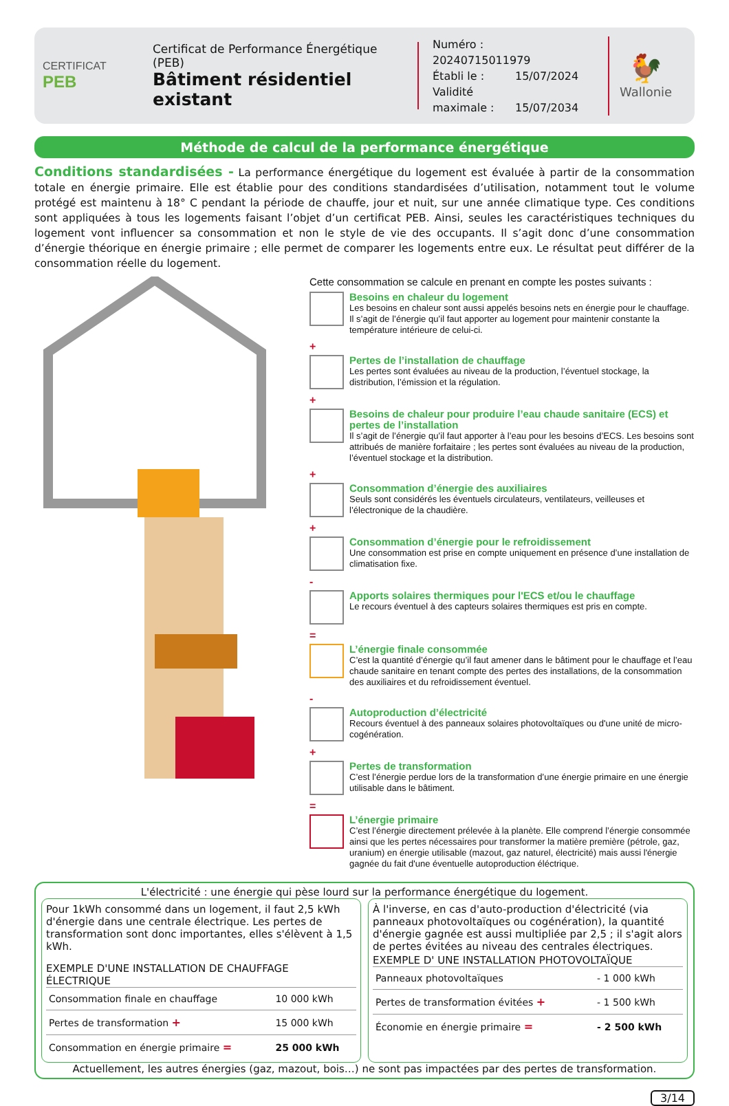CERTIFICAT
PEB
Certificat de Performance Énergétique (PEB)
Bâtiment résidentiel existant
Numéro : 20240715011979
Établi le : 15/07/2024
Validité maximale : 15/07/2034
🐓
Wallonie
Méthode de calcul de la performance énergétique
Conditions standardisées - La performance énergétique du logement est évaluée à partir de la consommation totale en énergie primaire. Elle est établie pour des conditions standardisées d’utilisation, notamment tout le volume protégé est maintenu à 18° C pendant la période de chauffe, jour et nuit, sur une année climatique type. Ces conditions sont appliquées à tous les logements faisant l’objet d’un certificat PEB. Ainsi, seules les caractéristiques techniques du logement vont influencer sa consommation et non le style de vie des occupants. Il s’agit donc d’une consommation d’énergie théorique en énergie primaire ; elle permet de comparer les logements entre eux. Le résultat peut différer de la consommation réelle du logement.
Cette consommation se calcule en prenant en compte les postes suivants :
Besoins en chaleur du logement
Les besoins en chaleur sont aussi appelés besoins nets en énergie pour le chauffage. Il s’agit de l’énergie qu’il faut apporter au logement pour maintenir constante la température intérieure de celui-ci.
+
Pertes de l’installation de chauffage
Les pertes sont évaluées au niveau de la production, l’éventuel stockage, la distribution, l’émission et la régulation.
+
Besoins de chaleur pour produire l’eau chaude sanitaire (ECS) et pertes de l’installation
Il s’agit de l’énergie qu’il faut apporter à l’eau pour les besoins d’ECS. Les besoins sont attribués de manière forfaitaire ; les pertes sont évaluées au niveau de la production, l’éventuel stockage et la distribution.
+
Consommation d’énergie des auxiliaires
Seuls sont considérés les éventuels circulateurs, ventilateurs, veilleuses et l’électronique de la chaudière.
+
Consommation d’énergie pour le refroidissement
Une consommation est prise en compte uniquement en présence d’une installation de climatisation fixe.
-
Apports solaires thermiques pour l'ECS et/ou le chauffage
Le recours éventuel à des capteurs solaires thermiques est pris en compte.
=
L’énergie finale consommée
C’est la quantité d’énergie qu’il faut amener dans le bâtiment pour le chauffage et l’eau chaude sanitaire en tenant compte des pertes des installations, de la consommation des auxiliaires et du refroidissement éventuel.
-
Autoproduction d’électricité
Recours éventuel à des panneaux solaires photovoltaïques ou d'une unité de micro-cogénération.
+
Pertes de transformation
C’est l’énergie perdue lors de la transformation d’une énergie primaire en une énergie utilisable dans le bâtiment.
=
L’énergie primaire
C’est l’énergie directement prélevée à la planète. Elle comprend l’énergie consommée ainsi que les pertes nécessaires pour transformer la matière première (pétrole, gaz, uranium) en énergie utilisable (mazout, gaz naturel, électricité) mais aussi l'énergie gagnée du fait d'une éventuelle autoproduction éléctrique.
L'électricité : une énergie qui pèse lourd sur la performance énergétique du logement.
Pour 1kWh consommé dans un logement, il faut 2,5 kWh d'énergie dans une centrale électrique. Les pertes de transformation sont donc importantes, elles s'élèvent à 1,5 kWh.
EXEMPLE D'UNE INSTALLATION DE CHAUFFAGE ÉLECTRIQUE
| Consommation finale en chauffage | 10 000 kWh |
| Pertes de transformation + | 15 000 kWh |
| Consommation en énergie primaire = | 25 000 kWh |
À l'inverse, en cas d'auto-production d'électricité (via panneaux photovoltaïques ou cogénération), la quantité d'énergie gagnée est aussi multipliée par 2,5 ; il s'agit alors de pertes évitées au niveau des centrales électriques.
EXEMPLE D' UNE INSTALLATION PHOTOVOLTAÏQUE
| Panneaux photovoltaïques | - 1 000 kWh |
| Pertes de transformation évitées + | - 1 500 kWh |
| Économie en énergie primaire = | - 2 500 kWh |
Actuellement, les autres énergies (gaz, mazout, bois…) ne sont pas impactées par des pertes de transformation.
3/14